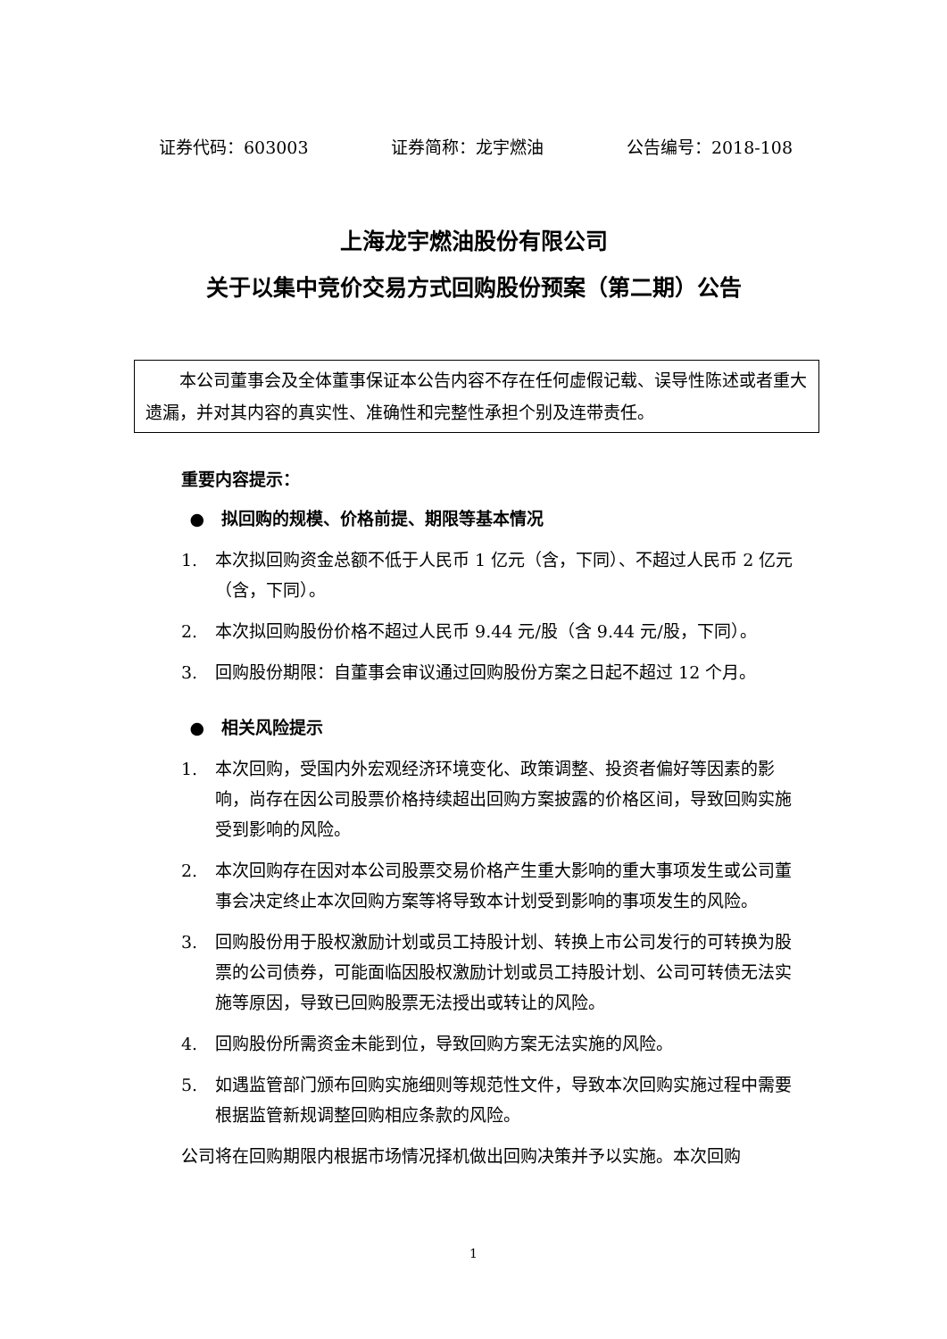证券代码：603003 证券简称：龙宇燃油 公告编号：2018-108
上海龙宇燃油股份有限公司
关于以集中竞价交易方式回购股份预案（第二期）公告
  本公司董事会及全体董事保证本公告内容不存在任何虚假记载、误导性陈述或者重大遗漏，并对其内容的真实性、准确性和完整性承担个别及连带责任。
重要内容提示：
 ●  拟回购的规模、价格前提、期限等基本情况
1. 本次拟回购资金总额不低于人民币 1 亿元（含，下同）、不超过人民币 2 亿元（含，下同）。
2. 本次拟回购股份价格不超过人民币 9.44 元/股（含 9.44 元/股，下同）。
3. 回购股份期限：自董事会审议通过回购股份方案之日起不超过 12 个月。
 ●  相关风险提示
1. 本次回购，受国内外宏观经济环境变化、政策调整、投资者偏好等因素的影响，尚存在因公司股票价格持续超出回购方案披露的价格区间，导致回购实施受到影响的风险。
2. 本次回购存在因对本公司股票交易价格产生重大影响的重大事项发生或公司董事会决定终止本次回购方案等将导致本计划受到影响的事项发生的风险。
3. 回购股份用于股权激励计划或员工持股计划、转换上市公司发行的可转换为股票的公司债券，可能面临因股权激励计划或员工持股计划、公司可转债无法实施等原因，导致已回购股票无法授出或转让的风险。
4. 回购股份所需资金未能到位，导致回购方案无法实施的风险。
5. 如遇监管部门颁布回购实施细则等规范性文件，导致本次回购实施过程中需要根据监管新规调整回购相应条款的风险。
公司将在回购期限内根据市场情况择机做出回购决策并予以实施。本次回购
1